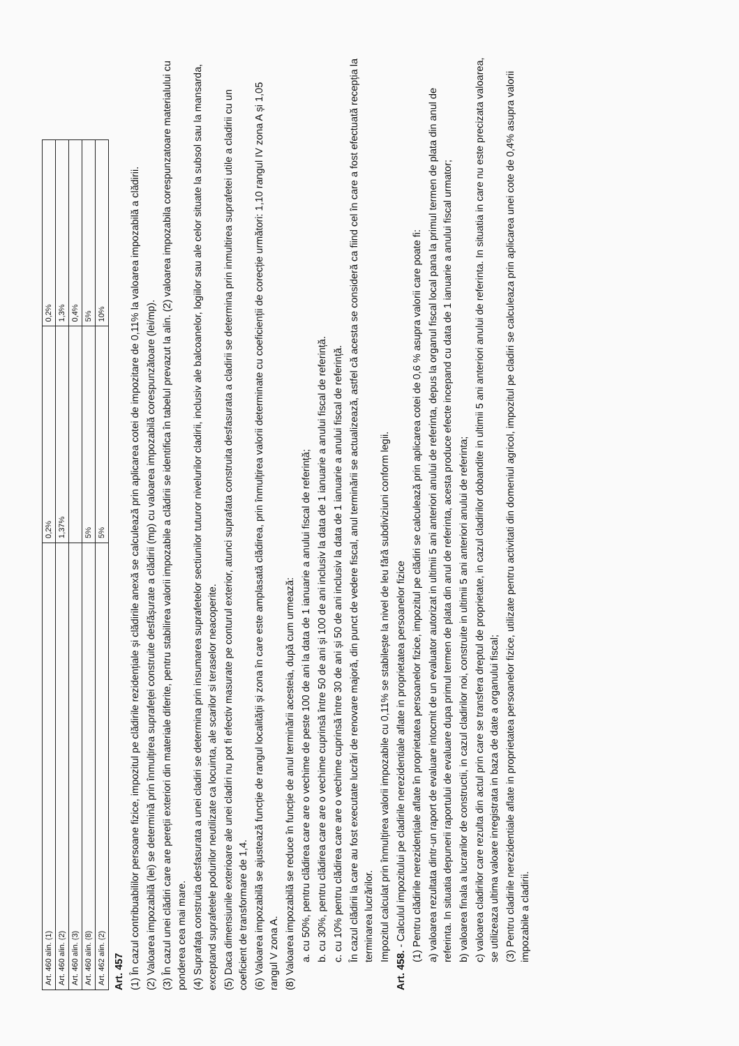| Art. 460 alin. (1) | 0,2% | 0,2% |
| Art. 460 alin. (2) | 1,37% | 1,3% |
| Art. 460 alin. (3) | | 0,4% |
| Art. 460 alin. (8) | 5% | 5% |
| Art. 462 alin. (2) | 5% | 10% |
Art. 457
(1) În cazul contribuabililor persoane fizice, impozitul pe clădirile rezidențiale și clădirile anexă se calculează prin aplicarea cotei de impozitare de 0,11% la valoarea impozabilă a clădirii.
(2) Valoarea impozabilă (lei) se determină prin înmulțirea suprafeței construite desfășurate a clădirii (mp) cu valoarea impozabilă corespunzătoare (lei/mp).
(3) În cazul unei clădiri care are pereții exteriori din materiale diferite, pentru stabilirea valorii impozabile a clădirii se identifica în tabelul prevazut la alin. (2) valoarea impozabila corespunzatoare materialului cu ponderea cea mai mare.
(4) Suprafața construita desfasurata a unei cladiri se determina prin insumarea suprafetelor sectiunilor tuturor nivelurilor cladirii, inclusiv ale balcoanelor, logiilor sau ale celor situate la subsol sau la mansarda, exceptand suprafetele podurilor neutilizate ca locuinta, ale scarilor si teraselor neacoperite.
(5) Daca dimensiunile exterioare ale unei cladiri nu pot fi efectiv masurate pe conturul exterior, atunci suprafata construita desfasurata a cladirii se determina prin inmultirea suprafetei utile a cladirii cu un coeficient de transformare de 1,4.
(6) Valoarea impozabilă se ajustează funcție de rangul localității și zona în care este amplasată clădirea, prin înmulțirea valorii determinate cu coeficienții de corecție următori: 1,10 rangul IV zona A și 1,05 rangul V zona A.
(8) Valoarea impozabilă se reduce în funcție de anul terminării acesteia, după cum urmează:
a. cu 50%, pentru clădirea care are o vechime de peste 100 de ani la data de 1 ianuarie a anului fiscal de referință;
b. cu 30%, pentru clădirea care are o vechime cuprinsă între 50 de ani și 100 de ani inclusiv la data de 1 ianuarie a anului fiscal de referință.
c. cu 10% pentru clădirea care are o vechime cuprinsă între 30 de ani și 50 de ani inclusiv la data de 1 ianuarie a anului fiscal de referință.
În cazul clădirii la care au fost executate lucrări de renovare majoră, din punct de vedere fiscal, anul terminării se actualizează, astfel că acesta se consideră ca fiind cel în care a fost efectuată recepția la terminarea lucrărilor.
Impozitul calculat prin înmulțirea valorii impozabile cu 0,11% se stabilește la nivel de leu fără subdiviziuni conform legii.
Art. 458. - Calculul impozitului pe cladirile nerezidentiale aflate in proprietatea persoanelor fizice
(1) Pentru clădirile nerezidențiale aflate în proprietatea persoanelor fizice, impozitul pe clădiri se calculează prin aplicarea cotei de 0,6 % asupra valorii care poate fi:
a) valoarea rezultata dintr-un raport de evaluare intocmit de un evaluator autorizat in ultimii 5 ani anteriori anului de referinta, depus la organul fiscal local pana la primul termen de plata din anul de referinta. In situatia depunerii raportului de evaluare dupa primul termen de plata din anul de referinta, acesta produce efecte incepand cu data de 1 ianuarie a anului fiscal urmator;
b) valoarea finala a lucrarilor de constructii, in cazul cladirilor noi, construite in ultimii 5 ani anteriori anului de referinta;
c) valoarea cladirilor care rezulta din actul prin care se transfera dreptul de proprietate, in cazul cladirilor dobandite in ultimii 5 ani anteriori anului de referinta. In situatia in care nu este precizata valoarea, se utilizeaza ultima valoare inregistrata in baza de date a organului fiscal;
(3) Pentru cladirile nerezidentiale aflate in proprietatea persoanelor fizice, utilizate pentru activitati din domeniul agricol, impozitul pe cladiri se calculeaza prin aplicarea unei cote de 0,4% asupra valorii impozabile a cladirii.